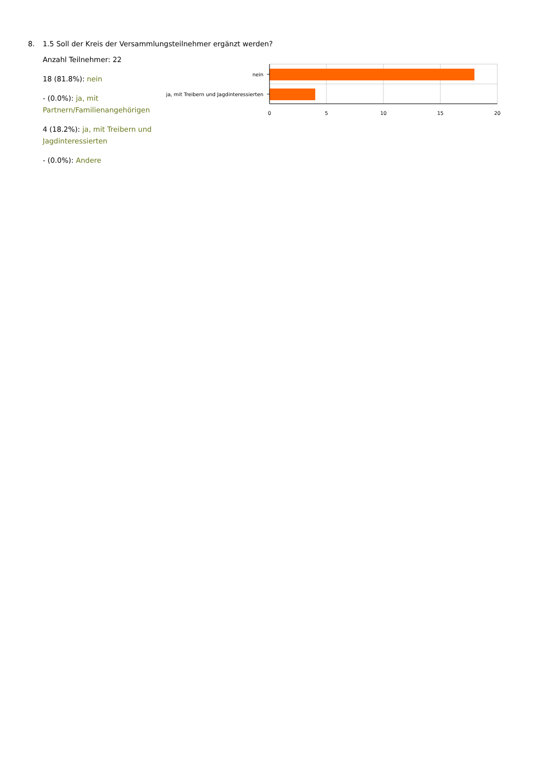8. 1.5 Soll der Kreis der Versammlungsteilnehmer ergänzt werden?
Anzahl Teilnehmer: 22
18 (81.8%): nein
- (0.0%): ja, mit Partnern/Familienangehörigen
4 (18.2%): ja, mit Treibern und Jagdinteressierten
- (0.0%): Andere
nein
ja, mit Treibern und Jagdinteressierten
0
5
10
15
20